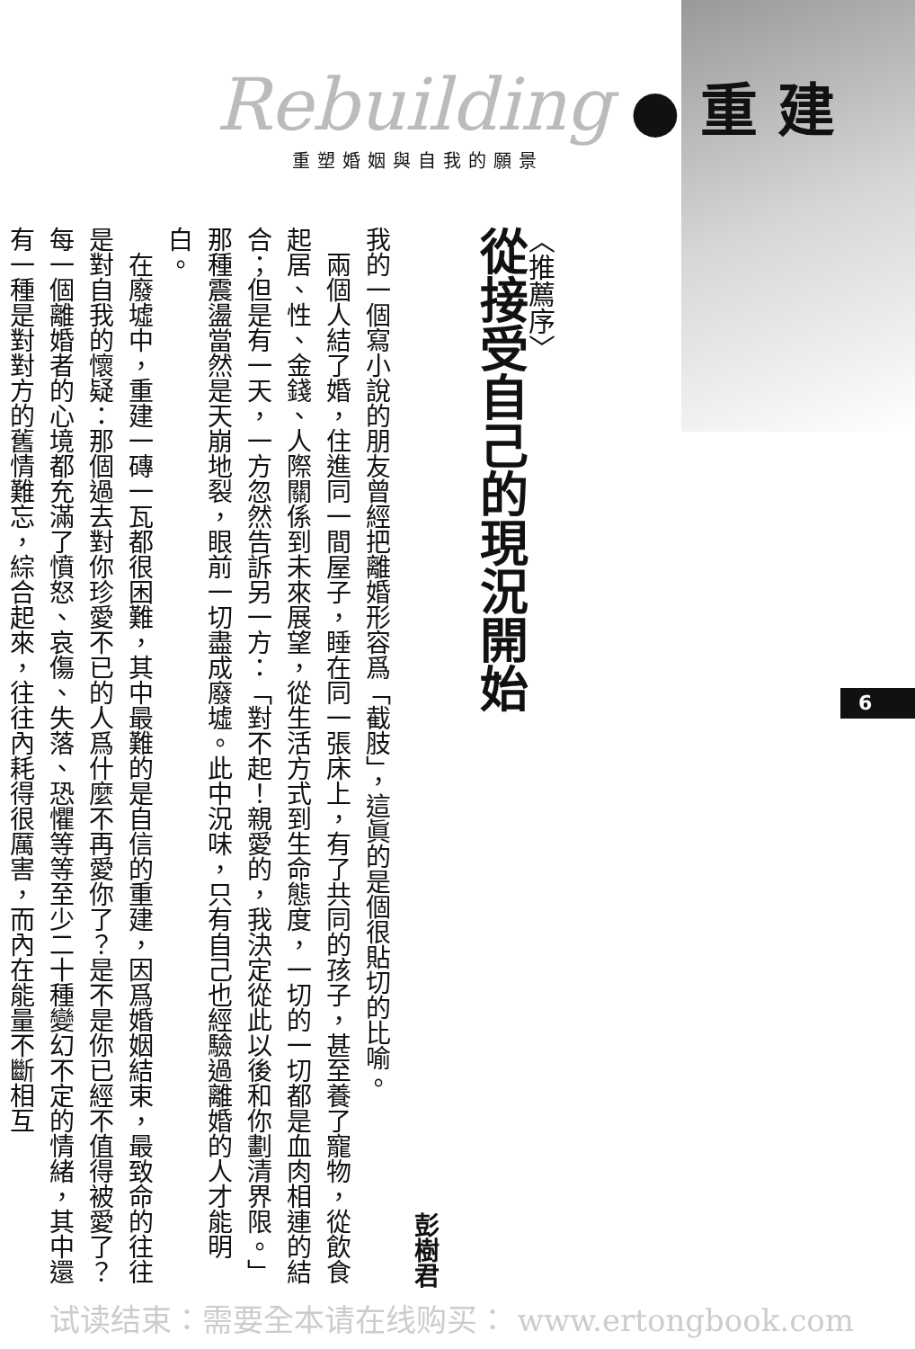Rebuilding ● 重 建
重塑婚姻與自我的願景
〈推薦序〉
從接受自己的現況開始
彭樹君
我的一個寫小說的朋友曾經把離婚形容爲「截肢」，這眞的是個很貼切的比喻。
　兩個人結了婚，住進同一間屋子，睡在同一張床上，有了共同的孩子，甚至養了寵物，從飲食起居、性、金錢、人際關係到未來展望，從生活方式到生命態度，一切的一切都是血肉相連的結合；但是有一天，一方忽然告訴另一方：「對不起！親愛的，我決定從此以後和你劃清界限。」那種震盪當然是天崩地裂，眼前一切盡成廢墟。此中況味，只有自己也經驗過離婚的人才能明白。
　在廢墟中，重建一磚一瓦都很困難，其中最難的是自信的重建，因爲婚姻結束，最致命的往往是對自我的懷疑：那個過去對你珍愛不已的人爲什麼不再愛你了？是不是你已經不值得被愛了？每一個離婚者的心境都充滿了憤怒、哀傷、失落、恐懼等等至少二十種變幻不定的情緒，其中還有一種是對對方的舊情難忘，綜合起來，往往內耗得很厲害，而內在能量不斷相互
6
试读结束：需要全本请在线购买： www.ertongbook.com